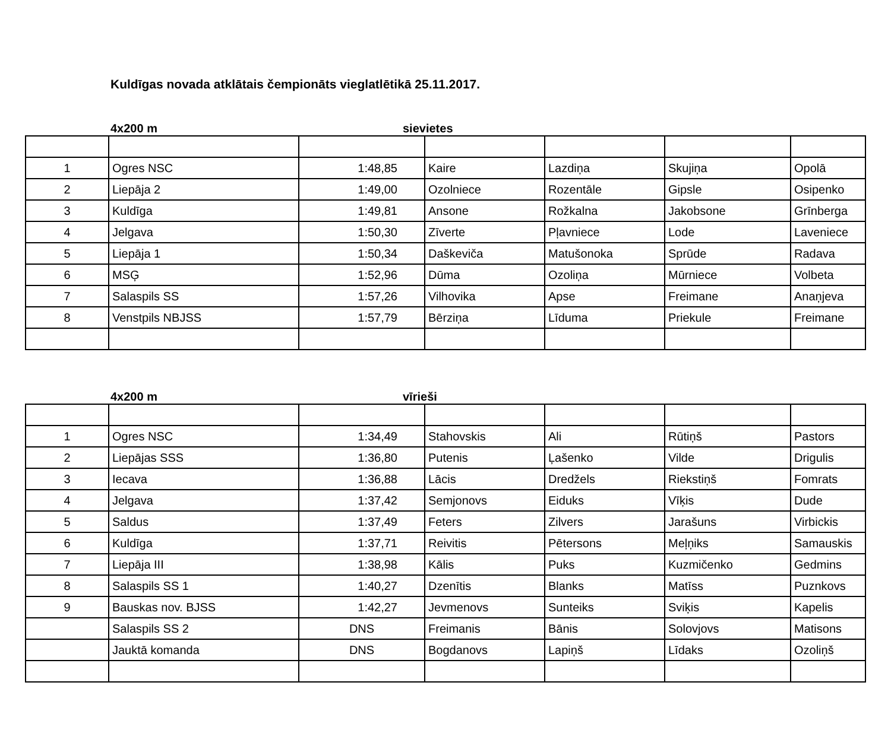Kuldīgas novada atklātais čempionāts vieglatlētikā 25.11.2017.
4x200 m sievietes
| 1 | Ogres NSC | 1:48,85 | Kaire | Lazdiņa | Skujiņa | Opolā |
| 2 | Liepāja 2 | 1:49,00 | Ozolniece | Rozentāle | Gipsle | Osipenko |
| 3 | Kuldīga | 1:49,81 | Ansone | Rožkalna | Jakobsone | Grīnberga |
| 4 | Jelgava | 1:50,30 | Zīverte | Pļavniece | Lode | Laveniece |
| 5 | Liepāja 1 | 1:50,34 | Daškeviča | Matušonoka | Sprūde | Radava |
| 6 | MSĢ | 1:52,96 | Dūma | Ozoliņa | Mūrniece | Volbeta |
| 7 | Salaspils SS | 1:57,26 | Vilhovika | Apse | Freimane | Anaņjeva |
| 8 | Venstpils NBJSS | 1:57,79 | Bērziņa | Līduma | Priekule | Freimane |
4x200 m vīrieši
| 1 | Ogres NSC | 1:34,49 | Stahovskis | Ali | Rūtiņš | Pastors |
| 2 | Liepājas SSS | 1:36,80 | Putenis | Ļašenko | Vilde | Drigulis |
| 3 | Iecava | 1:36,88 | Lācis | Dredžels | Riekstiņš | Fomrats |
| 4 | Jelgava | 1:37,42 | Semjonovs | Eiduks | Vīķis | Dude |
| 5 | Saldus | 1:37,49 | Feters | Zilvers | Jarašuns | Virbickis |
| 6 | Kuldīga | 1:37,71 | Reivitis | Pētersons | Meļņiks | Samauskis |
| 7 | Liepāja III | 1:38,98 | Kālis | Puks | Kuzmičenko | Gedmins |
| 8 | Salaspils SS 1 | 1:40,27 | Dzenītis | Blanks | Matīss | Puznkovs |
| 9 | Bauskas nov. BJSS | 1:42,27 | Jevmenovs | Sunteiks | Sviķis | Kapelis |
| | Salaspils SS 2 | DNS | Freimanis | Bānis | Solovjovs | Matisons |
| | Jauktā komanda | DNS | Bogdanovs | Lapiņš | Līdaks | Ozoliņš |